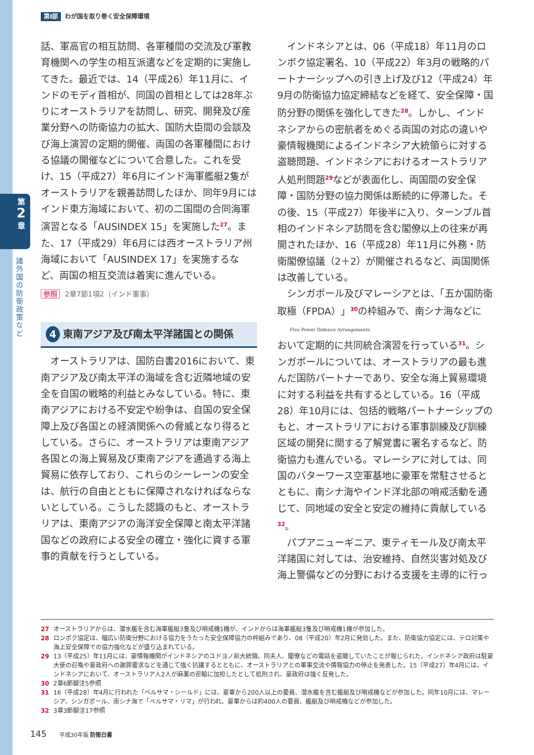第
2
章
諸外国の防衛政策など
第Ⅰ部 わが国を取り巻く安全保障環境
話、軍高官の相互訪問、各軍種間の交流及び軍教育機関への学生の相互派遣などを定期的に実施してきた。最近では、14（平成26）年11月に、インドのモディ首相が、同国の首相としては28年ぶりにオーストラリアを訪問し、研究、開発及び産業分野への防衛協力の拡大、国防大臣間の会談及び海上演習の定期的開催、両国の各軍種間における協議の開催などについて合意した。これを受け、15（平成27）年6月にインド海軍艦艇2隻がオーストラリアを親善訪問したほか、同年9月にはインド東方海域において、初の二国間の合同海軍演習となる「AUSINDEX 15」を実施した<sup>27</sup>。また、17（平成29）年6月には西オーストラリア州海域において「AUSINDEX 17」を実施するなど、両国の相互交流は着実に進んでいる。
参照 2章7節1項2（インド軍事）
4 東南アジア及び南太平洋諸国との関係
オーストラリアは、国防白書2016において、東南アジア及び南太平洋の海域を含む近隣地域の安全を自国の戦略的利益とみなしている。特に、東南アジアにおける不安定や紛争は、自国の安全保障上及び各国との経済関係への脅威となり得るとしている。さらに、オーストラリアは東南アジア各国との海上貿易及び東南アジアを通過する海上貿易に依存しており、これらのシーレーンの安全は、航行の自由とともに保障されなければならないとしている。こうした認識のもと、オーストラリアは、東南アジアの海洋安全保障と南太平洋諸国などの政府による安全の確立・強化に資する軍事的貢献を行うとしている。
インドネシアとは、06（平成18）年11月のロンボク協定署名、10（平成22）年3月の戦略的パートナーシップへの引き上げ及び12（平成24）年9月の防衛協力協定締結などを経て、安全保障・国防分野の関係を強化してきた<sup>28</sup>。しかし、インドネシアからの密航者をめぐる両国の対応の違いや豪情報機関によるインドネシア大統領らに対する盗聴問題、インドネシアにおけるオーストラリア人処刑問題<sup>29</sup>などが表面化し、両国間の安全保障・国防分野の協力関係は断続的に停滞した。その後、15（平成27）年後半に入り、ターンブル首相のインドネシア訪問を含む閣僚以上の往来が再開されたほか、16（平成28）年11月に外務・防衛閣僚協議（2＋2）が開催されるなど、両国関係は改善している。
シンガポール及びマレーシアとは、「五か国防衛取極（FPDA）」<sup>30</sup>の枠組みで、南シナ海などに
Five Power Defence Arrangements
おいて定期的に共同統合演習を行っている<sup>31</sup>。シンガポールについては、オーストラリアの最も進んだ国防パートナーであり、安全な海上貿易環境に対する利益を共有するとしている。16（平成28）年10月には、包括的戦略パートナーシップのもと、オーストラリアにおける軍事訓練及び訓練区域の開発に関する了解覚書に署名するなど、防衛協力も進んでいる。マレーシアに対しては、同国のバターワース空軍基地に豪軍を常駐させるとともに、南シナ海やインド洋北部の哨戒活動を通じて、同地域の安全と安定の維持に貢献している<sup>32</sup>。
パプアニューギニア、東ティモール及び南太平洋諸国に対しては、治安維持、自然災害対処及び海上警備などの分野における支援を主導的に行っ
27 オーストラリアからは、潜水艦を含む海軍艦艇3隻及び哨戒機1機が、インドからは海軍艦艇3隻及び哨戒機1機が参加した。
28 ロンボク協定は、幅広い防衛分野における協力をうたった安全保障協力の枠組みであり、08（平成20）年2月に発効した。また、防衛協力協定には、テロ対策や海上安全保障での協力強化などが盛り込まれている。
29 13（平成25）年11月には、豪情報機関がインドネシアのユドヨノ前大統領、同夫人、閣僚などの電話を盗聴していたことが報じられた。インドネシア政府は駐豪大使の召喚や豪政府への謝罪要求などを通じて強く抗議するとともに、オーストラリアとの軍事交流や情報協力の停止を発表した。15（平成27）年4月には、インドネシアにおいて、オーストラリア人2人が麻薬の密輸に加担したとして処刑され、豪政府は強く反発した。
30 2章6節脚注5参照
31 16（平成28）年4月に行われた「ベルサマ・シールド」には、豪軍から200人以上の要員、潜水艦を含む艦艇及び哨戒機などが参加した。同年10月には、マレーシア、シンガポール、南シナ海で「ベルサマ・リマ」が行われ、豪軍からは約400人の要員、艦艇及び哨戒機などが参加した。
32 3章3節脚注17参照
145 平成30年版 防衛白書